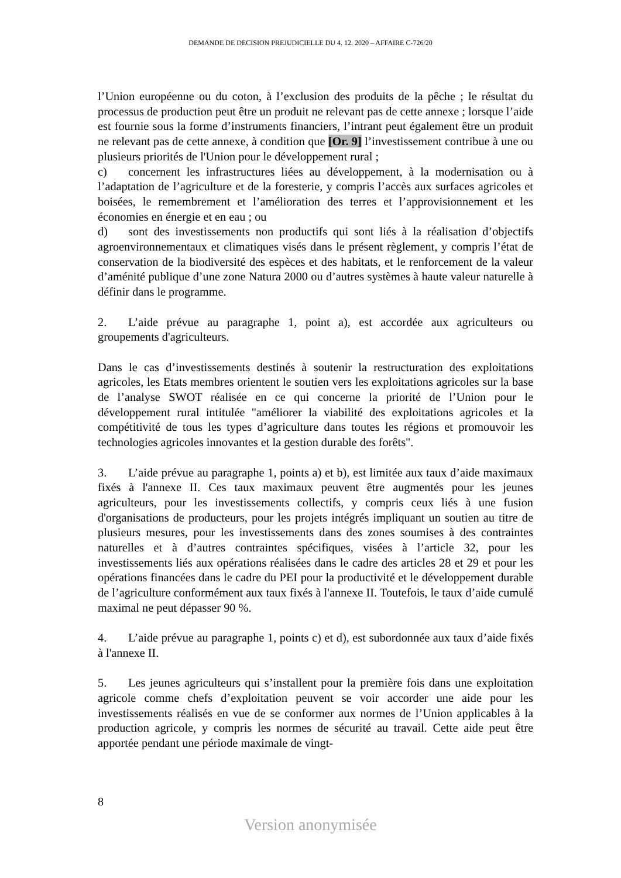DEMANDE DE DECISION PREJUDICIELLE DU 4. 12. 2020 – AFFAIRE C-726/20
l’Union européenne ou du coton, à l’exclusion des produits de la pêche ; le résultat du processus de production peut être un produit ne relevant pas de cette annexe ; lorsque l’aide est fournie sous la forme d’instruments financiers, l’intrant peut également être un produit ne relevant pas de cette annexe, à condition que [Or. 9] l’investissement contribue à une ou plusieurs priorités de l'Union pour le développement rural ;
c) concernent les infrastructures liées au développement, à la modernisation ou à l’adaptation de l’agriculture et de la foresterie, y compris l’accès aux surfaces agricoles et boisées, le remembrement et l’amélioration des terres et l’approvisionnement et les économies en énergie et en eau ; ou
d) sont des investissements non productifs qui sont liés à la réalisation d’objectifs agroenvironnementaux et climatiques visés dans le présent règlement, y compris l’état de conservation de la biodiversité des espèces et des habitats, et le renforcement de la valeur d’aménité publique d’une zone Natura 2000 ou d’autres systèmes à haute valeur naturelle à définir dans le programme.
2. L’aide prévue au paragraphe 1, point a), est accordée aux agriculteurs ou groupements d'agriculteurs.
Dans le cas d’investissements destinés à soutenir la restructuration des exploitations agricoles, les Etats membres orientent le soutien vers les exploitations agricoles sur la base de l’analyse SWOT réalisée en ce qui concerne la priorité de l’Union pour le développement rural intitulée "améliorer la viabilité des exploitations agricoles et la compétitivité de tous les types d’agriculture dans toutes les régions et promouvoir les technologies agricoles innovantes et la gestion durable des forêts".
3. L’aide prévue au paragraphe 1, points a) et b), est limitée aux taux d’aide maximaux fixés à l'annexe II. Ces taux maximaux peuvent être augmentés pour les jeunes agriculteurs, pour les investissements collectifs, y compris ceux liés à une fusion d'organisations de producteurs, pour les projets intégrés impliquant un soutien au titre de plusieurs mesures, pour les investissements dans des zones soumises à des contraintes naturelles et à d’autres contraintes spécifiques, visées à l’article 32, pour les investissements liés aux opérations réalisées dans le cadre des articles 28 et 29 et pour les opérations financées dans le cadre du PEI pour la productivité et le développement durable de l’agriculture conformément aux taux fixés à l'annexe II. Toutefois, le taux d’aide cumulé maximal ne peut dépasser 90 %.
4. L’aide prévue au paragraphe 1, points c) et d), est subordonnée aux taux d’aide fixés à l'annexe II.
5. Les jeunes agriculteurs qui s’installent pour la première fois dans une exploitation agricole comme chefs d’exploitation peuvent se voir accorder une aide pour les investissements réalisés en vue de se conformer aux normes de l’Union applicables à la production agricole, y compris les normes de sécurité au travail. Cette aide peut être apportée pendant une période maximale de vingt-
8
Version anonymisée